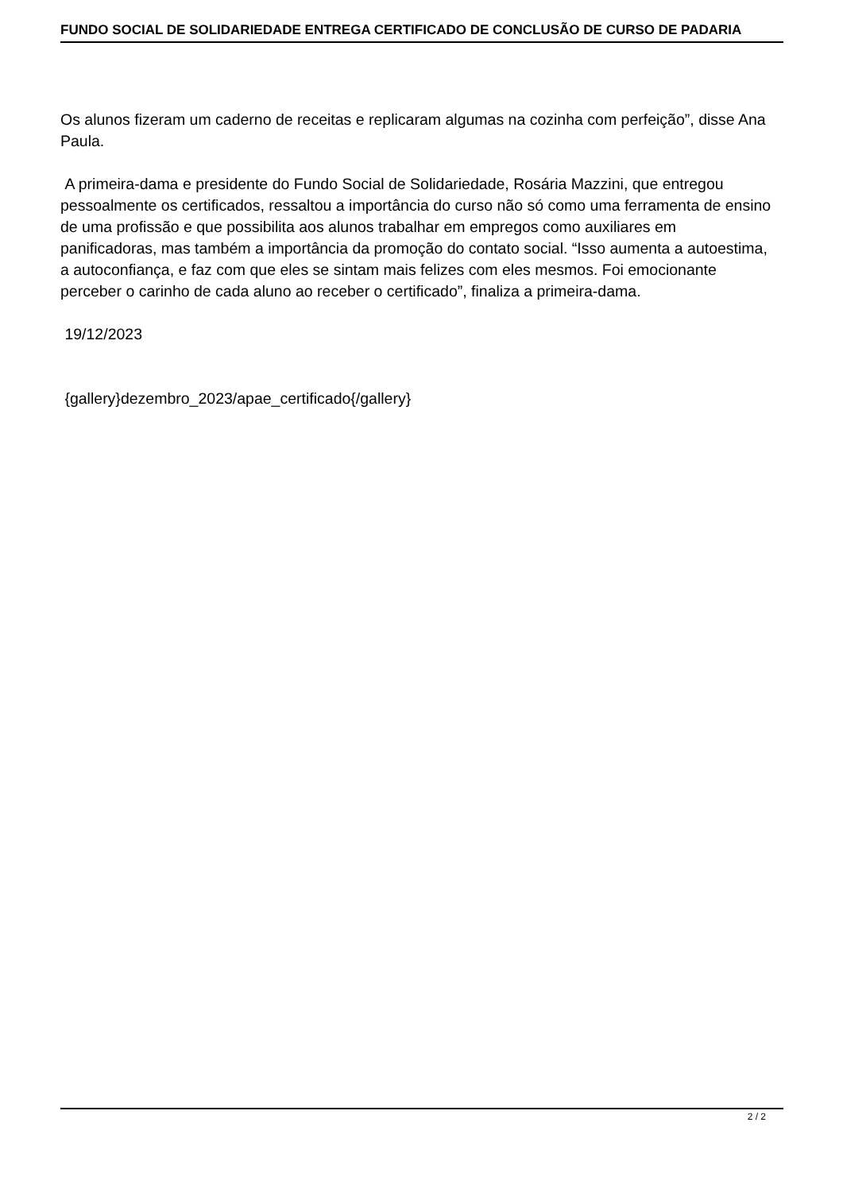FUNDO SOCIAL DE SOLIDARIEDADE ENTREGA CERTIFICADO DE CONCLUSÃO DE CURSO DE PADARIA
Os alunos fizeram um caderno de receitas e replicaram algumas na cozinha com perfeição”, disse Ana Paula.
A primeira-dama e presidente do Fundo Social de Solidariedade, Rosária Mazzini, que entregou pessoalmente os certificados, ressaltou a importância do curso não só como uma ferramenta de ensino de uma profissão e que possibilita aos alunos trabalhar em empregos como auxiliares em panificadoras, mas também a importância da promoção do contato social. “Isso aumenta a autoestima, a autoconfiança, e faz com que eles se sintam mais felizes com eles mesmos. Foi emocionante perceber o carinho de cada aluno ao receber o certificado”, finaliza a primeira-dama.
19/12/2023
{gallery}dezembro_2023/apae_certificado{/gallery}
2 / 2